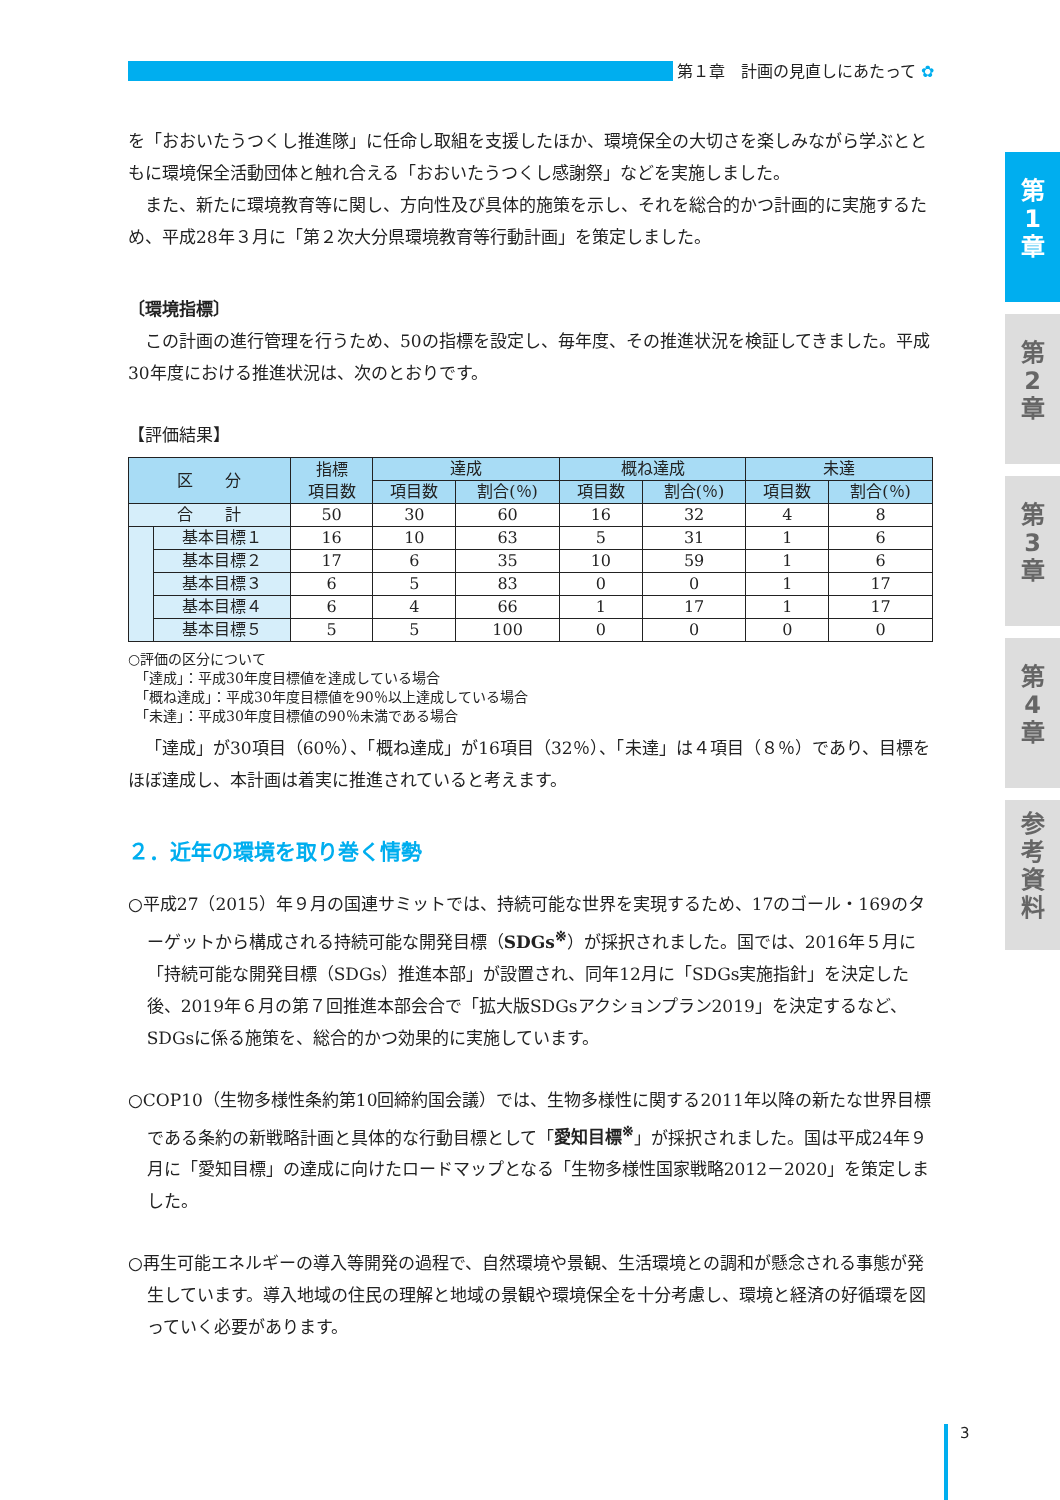第１章　計画の見直しにあたって ✿
を「おおいたうつくし推進隊」に任命し取組を支援したほか、環境保全の大切さを楽しみながら学ぶとともに環境保全活動団体と触れ合える「おおいたうつくし感謝祭」などを実施しました。
また、新たに環境教育等に関し、方向性及び具体的施策を示し、それを総合的かつ計画的に実施するため、平成28年３月に「第２次大分県環境教育等行動計画」を策定しました。
〔環境指標〕
この計画の進行管理を行うため、50の指標を設定し、毎年度、その推進状況を検証してきました。平成30年度における推進状況は、次のとおりです。
【評価結果】
| 区 分 | | 指標 項目数 | 達成 | | 概ね達成 | | 未達 | |
| --- | --- | --- | --- | --- | --- | --- | --- | --- |
| | | | 項目数 | 割合(％) | 項目数 | 割合(％) | 項目数 | 割合(％) |
| 合 計 | | 50 | 30 | 60 | 16 | 32 | 4 | 8 |
| | 基本目標１ | 16 | 10 | 63 | 5 | 31 | 1 | 6 |
| | 基本目標２ | 17 | 6 | 35 | 10 | 59 | 1 | 6 |
| | 基本目標３ | 6 | 5 | 83 | 0 | 0 | 1 | 17 |
| | 基本目標４ | 6 | 4 | 66 | 1 | 17 | 1 | 17 |
| | 基本目標５ | 5 | 5 | 100 | 0 | 0 | 0 | 0 |
○評価の区分について
　「達成」：平成30年度目標値を達成している場合
　「概ね達成」：平成30年度目標値を90％以上達成している場合
　「未達」：平成30年度目標値の90％未満である場合
「達成」が30項目（60％）、「概ね達成」が16項目（32％）、「未達」は４項目（８％）であり、目標をほぼ達成し、本計画は着実に推進されていると考えます。
２．近年の環境を取り巻く情勢
○平成27（2015）年９月の国連サミットでは、持続可能な世界を実現するため、17のゴール・169のターゲットから構成される持続可能な開発目標（SDGs<sup>※</sup>）が採択されました。国では、2016年５月に「持続可能な開発目標（SDGs）推進本部」が設置され、同年12月に「SDGs実施指針」を決定した後、2019年６月の第７回推進本部会合で「拡大版SDGsアクションプラン2019」を決定するなど、SDGsに係る施策を、総合的かつ効果的に実施しています。
○COP10（生物多様性条約第10回締約国会議）では、生物多様性に関する2011年以降の新たな世界目標である条約の新戦略計画と具体的な行動目標として「愛知目標<sup>※</sup>」が採択されました。国は平成24年９月に「愛知目標」の達成に向けたロードマップとなる「生物多様性国家戦略2012－2020」を策定しました。
○再生可能エネルギーの導入等開発の過程で、自然環境や景観、生活環境との調和が懸念される事態が発生しています。導入地域の住民の理解と地域の景観や環境保全を十分考慮し、環境と経済の好循環を図っていく必要があります。
第
1
章
第
2
章
第
3
章
第
4
章
参
考
資
料
3